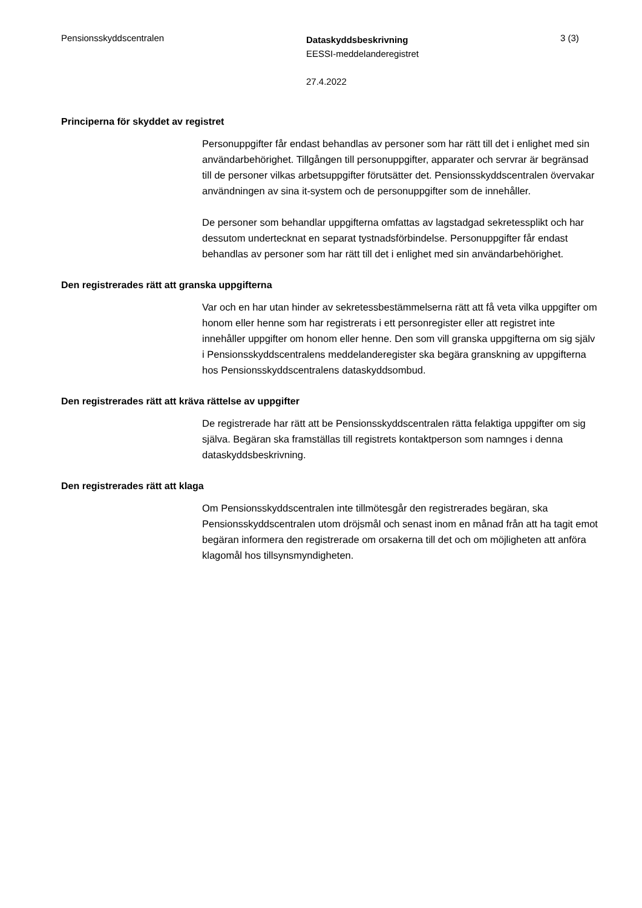Pensionsskyddscentralen
Dataskyddsbeskrivning
EESSI-meddelanderegistret
27.4.2022
3 (3)
Principerna för skyddet av registret
Personuppgifter får endast behandlas av personer som har rätt till det i enlighet med sin användarbehörighet. Tillgången till personuppgifter, apparater och servrar är begränsad till de personer vilkas arbetsuppgifter förutsätter det. Pensionsskyddscentralen övervakar användningen av sina it-system och de personuppgifter som de innehåller.
De personer som behandlar uppgifterna omfattas av lagstadgad sekretessplikt och har dessutom undertecknat en separat tystnadsförbindelse. Personuppgifter får endast behandlas av personer som har rätt till det i enlighet med sin användarbehörighet.
Den registrerades rätt att granska uppgifterna
Var och en har utan hinder av sekretessbestämmelserna rätt att få veta vilka uppgifter om honom eller henne som har registrerats i ett personregister eller att registret inte innehåller uppgifter om honom eller henne. Den som vill granska uppgifterna om sig själv i Pensionsskyddscentralens meddelanderegister ska begära granskning av uppgifterna hos Pensionsskyddscentralens dataskyddsombud.
Den registrerades rätt att kräva rättelse av uppgifter
De registrerade har rätt att be Pensionsskyddscentralen rätta felaktiga uppgifter om sig själva. Begäran ska framställas till registrets kontaktperson som namnges i denna dataskyddsbeskrivning.
Den registrerades rätt att klaga
Om Pensionsskyddscentralen inte tillmötesgår den registrerades begäran, ska Pensionsskyddscentralen utom dröjsmål och senast inom en månad från att ha tagit emot begäran informera den registrerade om orsakerna till det och om möjligheten att anföra klagomål hos tillsynsmyndigheten.